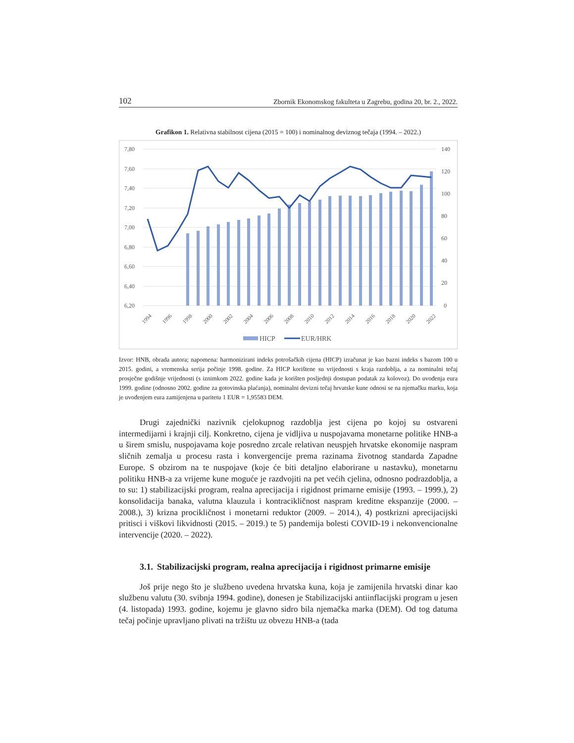102 Zbornik Ekonomskog fakulteta u Zagrebu, godina 20, br. 2., 2022.
Grafikon 1. Relativna stabilnost cijena (2015 = 100) i nominalnog deviznog tečaja (1994. – 2022.)
7,80
7,60
7,40
7,20
7,00
6,80
6,60
6,40
6,20
140
120
100
80
60
40
20
0
1994
1996
1998
2000
2002
2004
2006
2008
2010
2012
2014
2016
2018
2020
2022
HICP
EUR/HRK
Izvor: HNB, obrada autora; napomena: harmonizirani indeks potrošačkih cijena (HICP) izračunat je kao bazni indeks s bazom 100 u 2015. godini, a vremenska serija počinje 1998. godine. Za HICP korištene su vrijednosti s kraja razdoblja, a za nominalni tečaj prosječne godišnje vrijednosti (s iznimkom 2022. godine kada je korišten posljednji dostupan podatak za kolovoz). Do uvođenja eura 1999. godine (odnosno 2002. godine za gotovinska plaćanja), nominalni devizni tečaj hrvatske kune odnosi se na njemačku marku, koja je uvođenjem eura zamijenjena u paritetu 1 EUR = 1,95583 DEM.
Drugi zajednički nazivnik cjelokupnog razdoblja jest cijena po kojoj su ostvareni intermedijarni i krajnji cilj. Konkretno, cijena je vidljiva u nuspojavama monetarne politike HNB-a u širem smislu, nuspojavama koje posredno zrcale relativan neuspjeh hrvatske ekonomije naspram sličnih zemalja u procesu rasta i konvergencije prema razinama životnog standarda Zapadne Europe. S obzirom na te nuspojave (koje će biti detaljno elaborirane u nastavku), monetarnu politiku HNB-a za vrijeme kune moguće je razdvojiti na pet većih cjelina, odnosno podrazdoblja, a to su: 1) stabilizacijski program, realna aprecijacija i rigidnost primarne emisije (1993. – 1999.), 2) konsolidacija banaka, valutna klauzula i kontracikličnost naspram kreditne ekspanzije (2000. – 2008.), 3) krizna procikličnost i monetarni reduktor (2009. – 2014.), 4) postkrizni aprecijacijski pritisci i viškovi likvidnosti (2015. – 2019.) te 5) pandemija bolesti COVID-19 i nekonvencionalne intervencije (2020. – 2022).
3.1. Stabilizacijski program, realna aprecijacija i rigidnost primarne emisije
Još prije nego što je službeno uvedena hrvatska kuna, koja je zamijenila hrvatski dinar kao službenu valutu (30. svibnja 1994. godine), donesen je Stabilizacijski antiinflacijski program u jesen (4. listopada) 1993. godine, kojemu je glavno sidro bila njemačka marka (DEM). Od tog datuma tečaj počinje upravljano plivati na tržištu uz obvezu HNB-a (tada